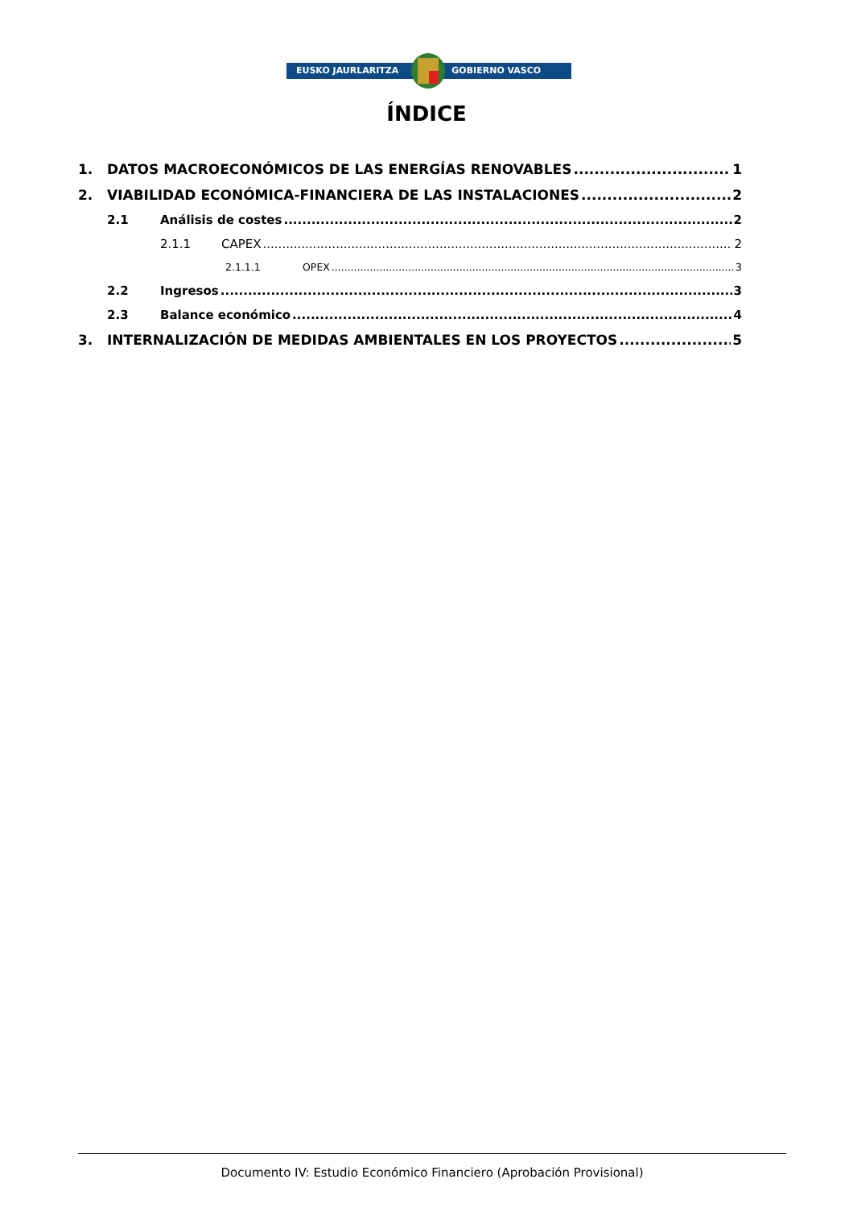EUSKO JAURLARITZA GOBIERNO VASCO
ÍNDICE
1. DATOS MACROECONÓMICOS DE LAS ENERGÍAS RENOVABLES 1
2. VIABILIDAD ECONÓMICA-FINANCIERA DE LAS INSTALACIONES 2
2.1 Análisis de costes 2
2.1.1 CAPEX 2
2.1.1.1 OPEX 3
2.2 Ingresos 3
2.3 Balance económico 4
3. INTERNALIZACIÓN DE MEDIDAS AMBIENTALES EN LOS PROYECTOS 5
Documento IV: Estudio Económico Financiero (Aprobación Provisional)